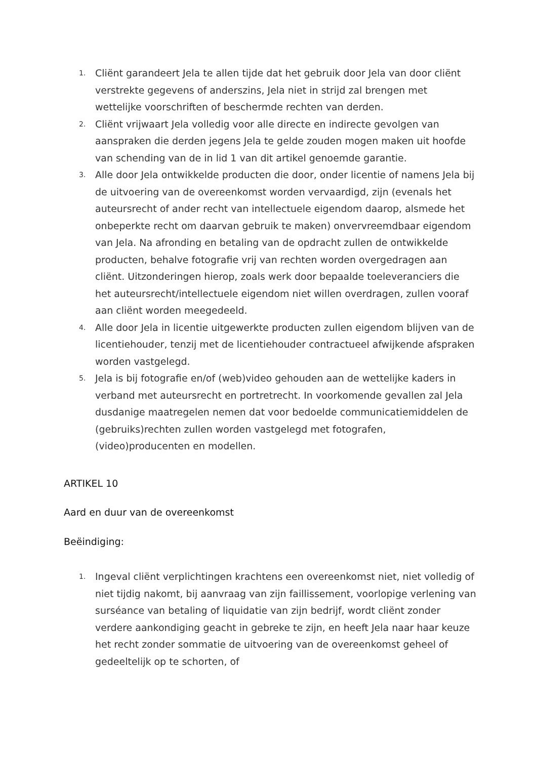1.
Cliënt garandeert Jela te allen tijde dat het gebruik door Jela van door cliënt verstrekte gegevens of anderszins, Jela niet in strijd zal brengen met wettelijke voorschriften of beschermde rechten van derden.
2.
Cliënt vrijwaart Jela volledig voor alle directe en indirecte gevolgen van aanspraken die derden jegens Jela te gelde zouden mogen maken uit hoofde van schending van de in lid 1 van dit artikel genoemde garantie.
3.
Alle door Jela ontwikkelde producten die door, onder licentie of namens Jela bij de uitvoering van de overeenkomst worden vervaardigd, zijn (evenals het auteursrecht of ander recht van intellectuele eigendom daarop, alsmede het onbeperkte recht om daarvan gebruik te maken) onvervreemdbaar eigendom van Jela. Na afronding en betaling van de opdracht zullen de ontwikkelde producten, behalve fotografie vrij van rechten worden overgedragen aan cliënt. Uitzonderingen hierop, zoals werk door bepaalde toeleveranciers die het auteursrecht/intellectuele eigendom niet willen overdragen, zullen vooraf aan cliënt worden meegedeeld.
4.
Alle door Jela in licentie uitgewerkte producten zullen eigendom blijven van de licentiehouder, tenzij met de licentiehouder contractueel afwijkende afspraken worden vastgelegd.
5.
Jela is bij fotografie en/of (web)video gehouden aan de wettelijke kaders in verband met auteursrecht en portretrecht. In voorkomende gevallen zal Jela dusdanige maatregelen nemen dat voor bedoelde communicatiemiddelen de (gebruiks)rechten zullen worden vastgelegd met fotografen, (video)producenten en modellen.
ARTIKEL 10
Aard en duur van de overeenkomst
Beëindiging:
1.
Ingeval cliënt verplichtingen krachtens een overeenkomst niet, niet volledig of niet tijdig nakomt, bij aanvraag van zijn faillissement, voorlopige verlening van surséance van betaling of liquidatie van zijn bedrijf, wordt cliënt zonder verdere aankondiging geacht in gebreke te zijn, en heeft Jela naar haar keuze het recht zonder sommatie de uitvoering van de overeenkomst geheel of gedeeltelijk op te schorten, of